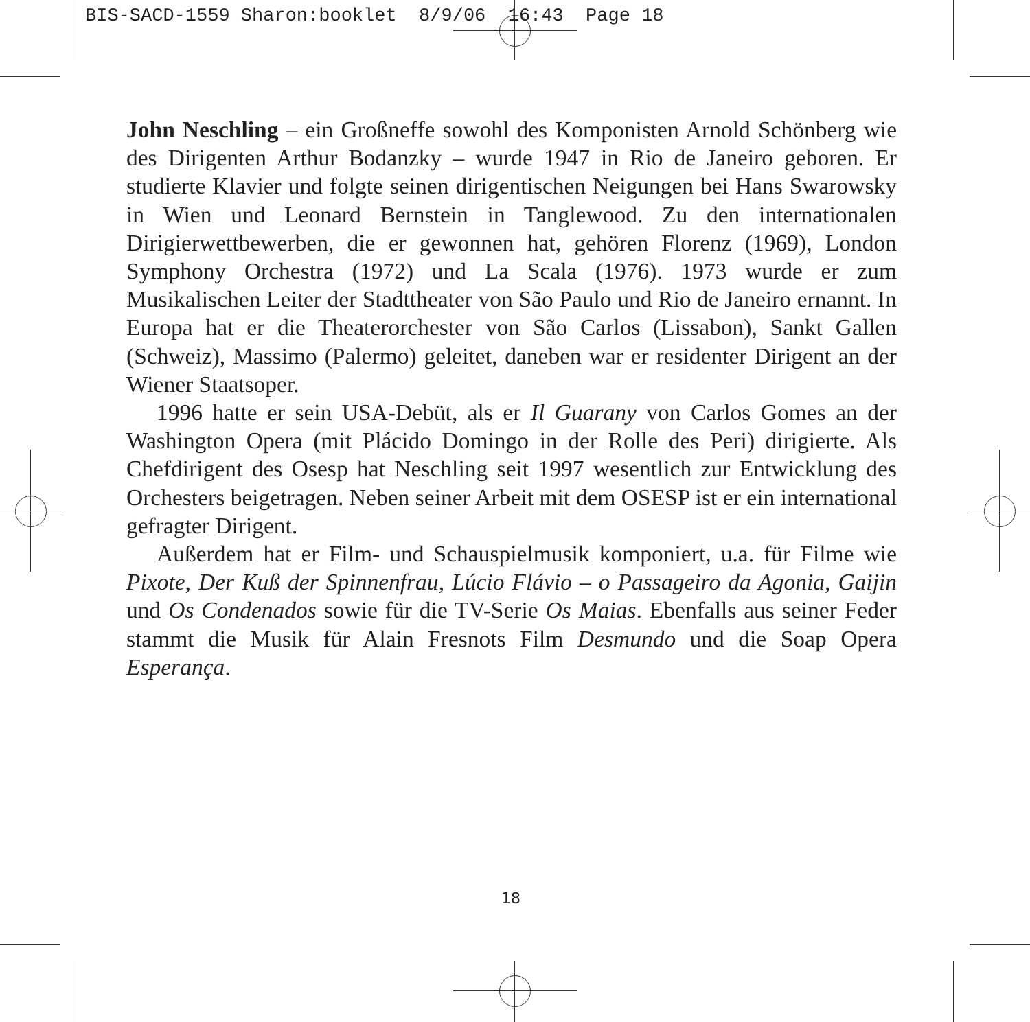BIS-SACD-1559 Sharon:booklet 8/9/06 16:43 Page 18
John Neschling – ein Großneffe sowohl des Komponisten Arnold Schönberg wie des Dirigenten Arthur Bodanzky – wurde 1947 in Rio de Janeiro geboren. Er studierte Klavier und folgte seinen dirigentischen Neigungen bei Hans Swarowsky in Wien und Leonard Bernstein in Tanglewood. Zu den internationalen Dirigierwettbewerben, die er gewonnen hat, gehören Florenz (1969), London Symphony Orchestra (1972) und La Scala (1976). 1973 wurde er zum Musikalischen Leiter der Stadttheater von São Paulo und Rio de Janeiro ernannt. In Europa hat er die Theaterorchester von São Carlos (Lissabon), Sankt Gallen (Schweiz), Massimo (Palermo) geleitet, daneben war er residenter Dirigent an der Wiener Staatsoper.
1996 hatte er sein USA-Debüt, als er Il Guarany von Carlos Gomes an der Washington Opera (mit Plácido Domingo in der Rolle des Peri) dirigierte. Als Chefdirigent des Osesp hat Neschling seit 1997 wesentlich zur Entwicklung des Orchesters beigetragen. Neben seiner Arbeit mit dem OSESP ist er ein international gefragter Dirigent.
Außerdem hat er Film- und Schauspielmusik komponiert, u.a. für Filme wie Pixote, Der Kuß der Spinnenfrau, Lúcio Flávio – o Passageiro da Agonia, Gaijin und Os Condenados sowie für die TV-Serie Os Maias. Ebenfalls aus seiner Feder stammt die Musik für Alain Fresnots Film Desmundo und die Soap Opera Esperança.
18